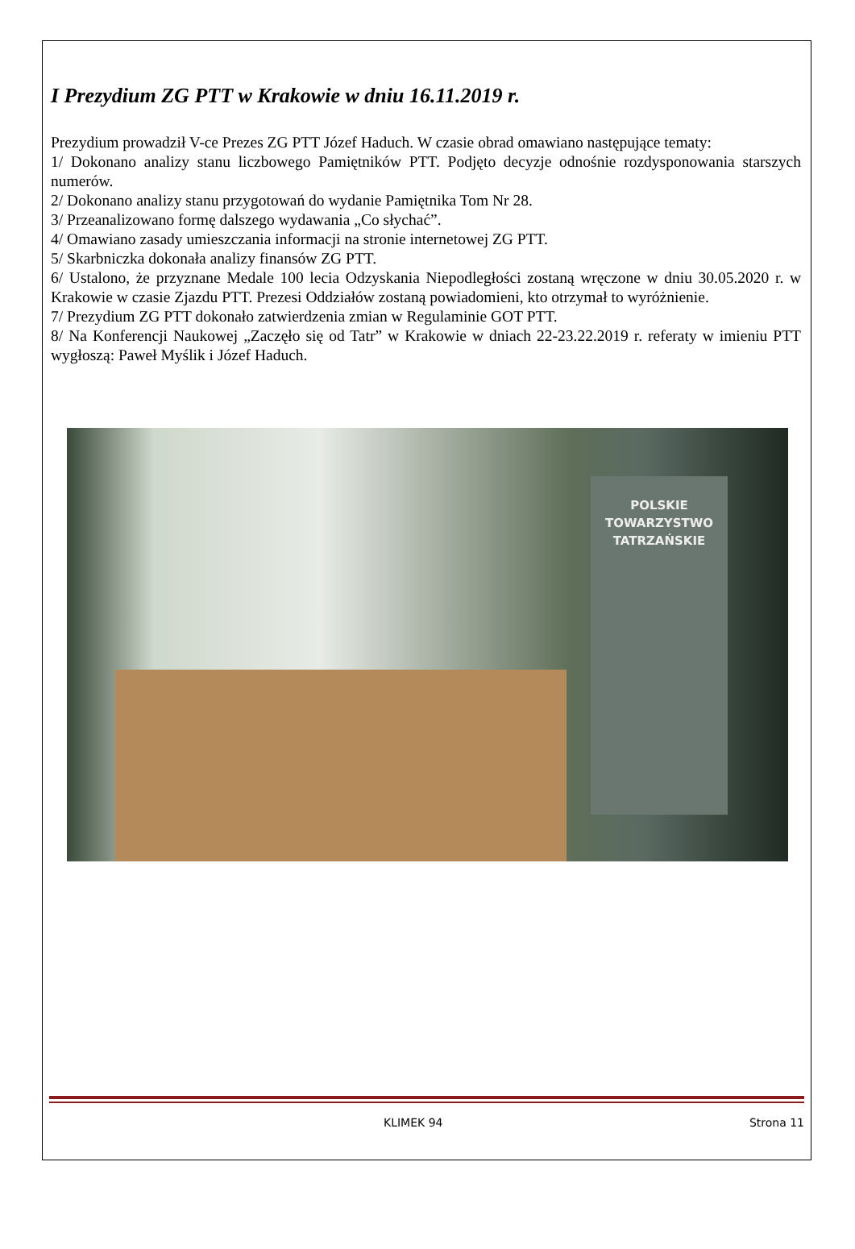I Prezydium ZG PTT w Krakowie w dniu 16.11.2019 r.
Prezydium prowadził V-ce Prezes ZG PTT Józef Haduch. W czasie obrad omawiano następujące tematy:
1/ Dokonano analizy stanu liczbowego Pamiętników PTT. Podjęto decyzje odnośnie rozdysponowania starszych numerów.
2/ Dokonano analizy stanu przygotowań do wydanie Pamiętnika Tom Nr 28.
3/ Przeanalizowano formę dalszego wydawania „Co słychać”.
4/ Omawiano zasady umieszczania informacji na stronie internetowej ZG PTT.
5/ Skarbniczka dokonała analizy finansów ZG PTT.
6/ Ustalono, że przyznane Medale 100 lecia Odzyskania Niepodległości zostaną wręczone w dniu 30.05.2020 r. w Krakowie w czasie Zjazdu PTT. Prezesi Oddziałów zostaną powiadomieni, kto otrzymał to wyróżnienie.
7/ Prezydium ZG PTT dokonało zatwierdzenia zmian w Regulaminie GOT PTT.
8/ Na Konferencji Naukowej „Zaczęło się od Tatr” w Krakowie w dniach 22-23.22.2019 r. referaty w imieniu PTT wygłoszą: Paweł Myślik i Józef Haduch.
POLSKIE
TOWARZYSTWO
TATRZAŃSKIE
KLIMEK 94 Strona 11